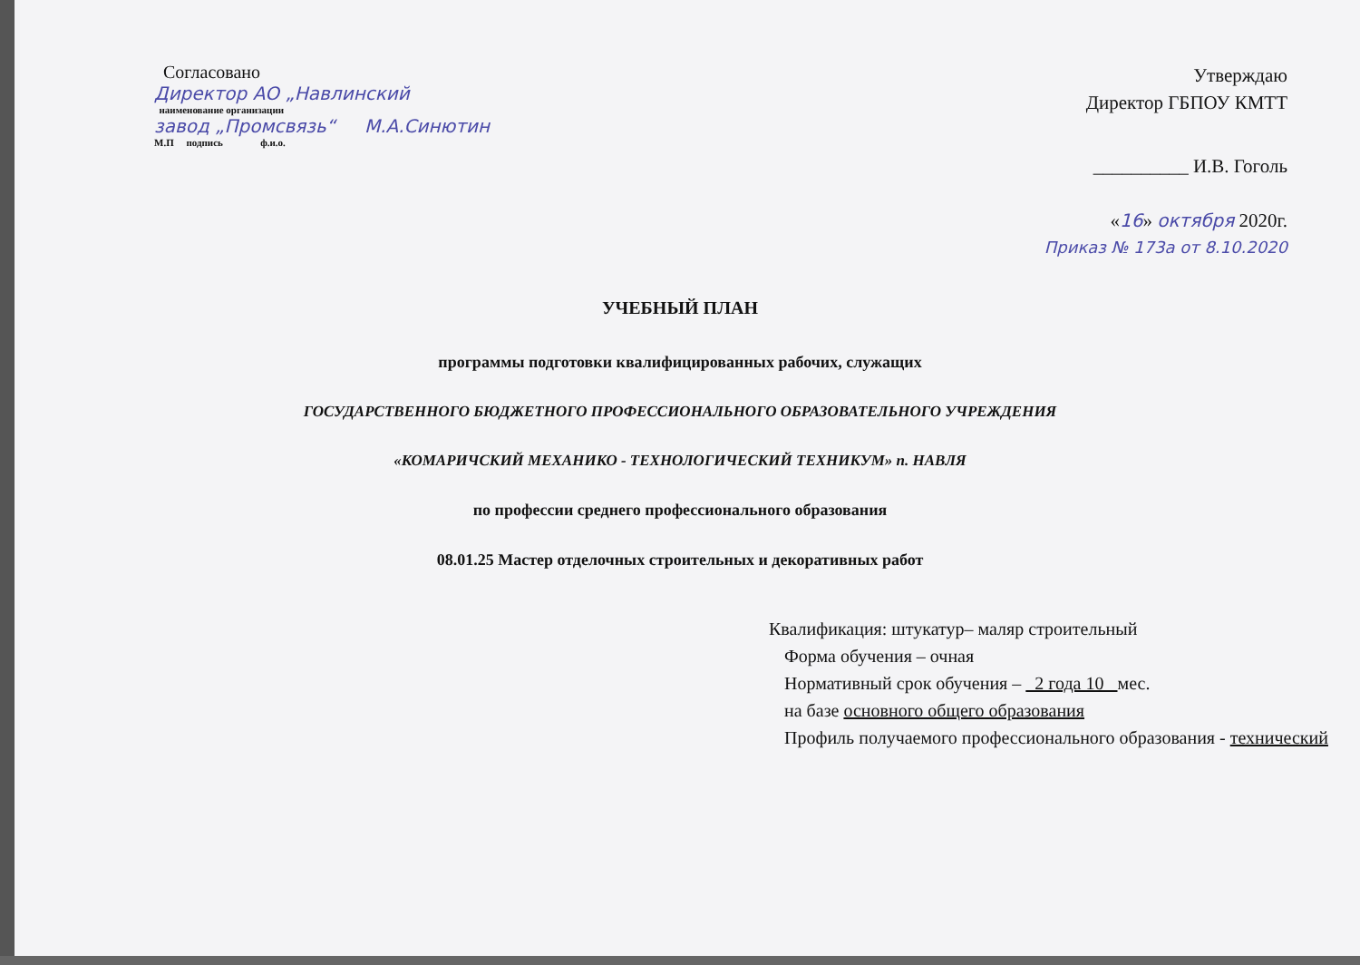Согласовано
Директор АО „Навлинский
наименование организации
завод „Промсвязь“ М.А.Синютин
М.П подпись ф.и.о.
Утверждаю
Директор ГБПОУ КМТТ
__________ И.В. Гоголь
«16» октября 2020г.
Приказ № 173а от 8.10.2020
УЧЕБНЫЙ ПЛАН
программы подготовки квалифицированных рабочих, служащих
ГОСУДАРСТВЕННОГО БЮДЖЕТНОГО ПРОФЕССИОНАЛЬНОГО ОБРАЗОВАТЕЛЬНОГО УЧРЕЖДЕНИЯ
«КОМАРИЧСКИЙ МЕХАНИКО - ТЕХНОЛОГИЧЕСКИЙ ТЕХНИКУМ» п. НАВЛЯ
по профессии среднего профессионального образования
08.01.25 Мастер отделочных строительных и декоративных работ
Квалификация: штукатур– маляр строительный
Форма обучения – очная
Нормативный срок обучения – 2 года 10 мес.
на базе основного общего образования
Профиль получаемого профессионального образования - технический